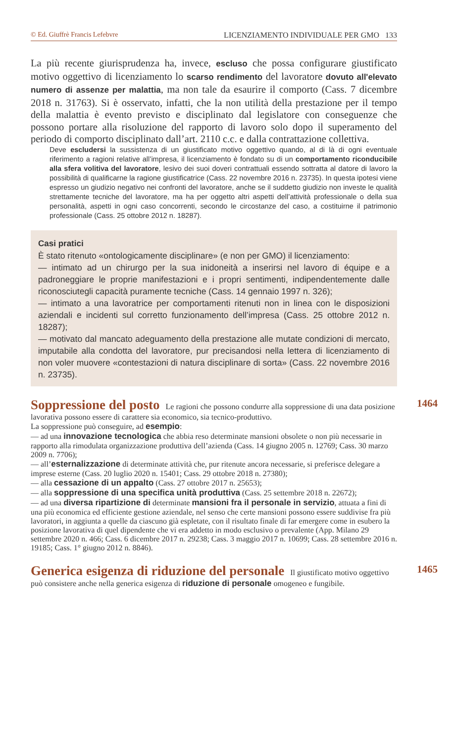© Ed. Giuffrè Francis Lefebvre LICENZIAMENTO INDIVIDUALE PER GMO 133
La più recente giurisprudenza ha, invece, escluso che possa configurare giustificato motivo oggettivo di licenziamento lo scarso rendimento del lavoratore dovuto all'elevato numero di assenze per malattia, ma non tale da esaurire il comporto (Cass. 7 dicembre 2018 n. 31763). Si è osservato, infatti, che la non utilità della prestazione per il tempo della malattia è evento previsto e disciplinato dal legislatore con conseguenze che possono portare alla risoluzione del rapporto di lavoro solo dopo il superamento del periodo di comporto disciplinato dall’art. 2110 c.c. e dalla contrattazione collettiva.
Deve escludersi la sussistenza di un giustificato motivo oggettivo quando, al di là di ogni eventuale riferimento a ragioni relative all’impresa, il licenziamento è fondato su di un comportamento riconducibile alla sfera volitiva del lavoratore, lesivo dei suoi doveri contrattuali essendo sottratta al datore di lavoro la possibilità di qualificarne la ragione giustificatrice (Cass. 22 novembre 2016 n. 23735). In questa ipotesi viene espresso un giudizio negativo nei confronti del lavoratore, anche se il suddetto giudizio non investe le qualità strettamente tecniche del lavoratore, ma ha per oggetto altri aspetti dell’attività professionale o della sua personalità, aspetti in ogni caso concorrenti, secondo le circostanze del caso, a costituirne il patrimonio professionale (Cass. 25 ottobre 2012 n. 18287).
Casi pratici
È stato ritenuto «ontologicamente disciplinare» (e non per GMO) il licenziamento:
— intimato ad un chirurgo per la sua inidoneità a inserirsi nel lavoro di équipe e a padroneggiare le proprie manifestazioni e i propri sentimenti, indipendentemente dalle riconosciutegli capacità puramente tecniche (Cass. 14 gennaio 1997 n. 326);
— intimato a una lavoratrice per comportamenti ritenuti non in linea con le disposizioni aziendali e incidenti sul corretto funzionamento dell’impresa (Cass. 25 ottobre 2012 n. 18287);
— motivato dal mancato adeguamento della prestazione alle mutate condizioni di mercato, imputabile alla condotta del lavoratore, pur precisandosi nella lettera di licenziamento di non voler muovere «contestazioni di natura disciplinare di sorta» (Cass. 22 novembre 2016 n. 23735).
1464
Soppressione del posto
Le ragioni che possono condurre alla soppressione di una data posizione lavorativa possono essere di carattere sia economico, sia tecnico-produttivo.
La soppressione può conseguire, ad esempio:
— ad una innovazione tecnologica che abbia reso determinate mansioni obsolete o non più necessarie in rapporto alla rimodulata organizzazione produttiva dell’azienda (Cass. 14 giugno 2005 n. 12769; Cass. 30 marzo 2009 n. 7706);
— all’esternalizzazione di determinate attività che, pur ritenute ancora necessarie, si preferisce delegare a imprese esterne (Cass. 20 luglio 2020 n. 15401; Cass. 29 ottobre 2018 n. 27380);
— alla cessazione di un appalto (Cass. 27 ottobre 2017 n. 25653);
— alla soppressione di una specifica unità produttiva (Cass. 25 settembre 2018 n. 22672);
— ad una diversa ripartizione di determinate mansioni fra il personale in servizio, attuata a fini di una più economica ed efficiente gestione aziendale, nel senso che certe mansioni possono essere suddivise fra più lavoratori, in aggiunta a quelle da ciascuno già espletate, con il risultato finale di far emergere come in esubero la posizione lavorativa di quel dipendente che vi era addetto in modo esclusivo o prevalente (App. Milano 29 settembre 2020 n. 466; Cass. 6 dicembre 2017 n. 29238; Cass. 3 maggio 2017 n. 10699; Cass. 28 settembre 2016 n. 19185; Cass. 1° giugno 2012 n. 8846).
1465
Generica esigenza di riduzione del personale
Il giustificato motivo oggettivo può consistere anche nella generica esigenza di riduzione di personale omogeneo e fungibile.